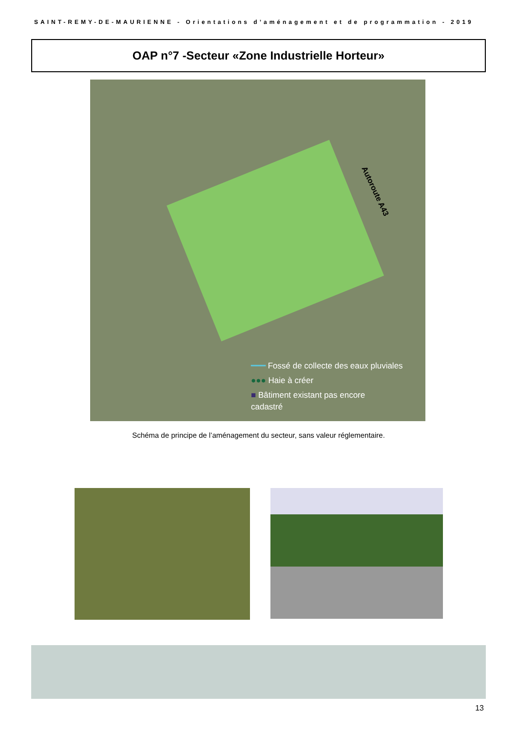SAINT-REMY-DE-MAURIENNE - Orientations d’aménagement et de programmation - 2019
OAP n°7 -Secteur «Zone Industrielle Horteur»
Autoroute A43
━━━ Fossé de collecte des eaux pluviales
●●● Haie à créer
■ Bâtiment existant pas encore
cadastré
Schéma de principe de l’aménagement du secteur, sans valeur réglementaire.
13